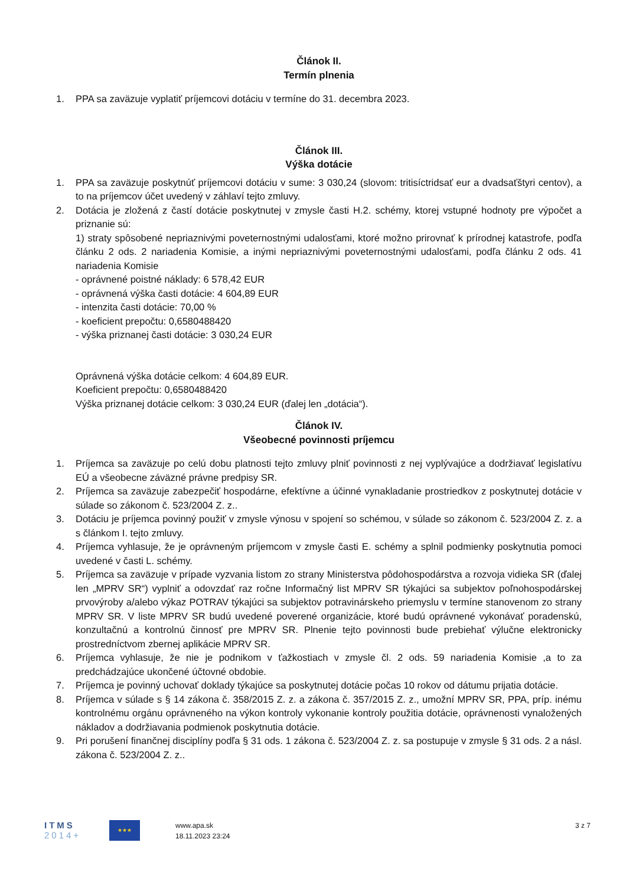Článok II.
Termín plnenia
1. PPA sa zaväzuje vyplatiť príjemcovi dotáciu v termíne do 31. decembra 2023.
Článok III.
Výška dotácie
1. PPA sa zaväzuje poskytnúť príjemcovi dotáciu v sume: 3 030,24 (slovom: tritisíctridsať eur a dvadsaťštyri centov), a to na príjemcov účet uvedený v záhlaví tejto zmluvy.
2. Dotácia je zložená z častí dotácie poskytnutej v zmysle časti H.2. schémy, ktorej vstupné hodnoty pre výpočet a priznanie sú:
1) straty spôsobené nepriaznivými poveternostnými udalosťami, ktoré možno prirovnať k prírodnej katastrofe, podľa článku 2 ods. 2 nariadenia Komisie, a inými nepriaznivými poveternostnými udalosťami, podľa článku 2 ods. 41 nariadenia Komisie
- oprávnené poistné náklady: 6 578,42 EUR
- oprávnená výška časti dotácie: 4 604,89 EUR
- intenzita časti dotácie: 70,00 %
- koeficient prepočtu: 0,6580488420
- výška priznanej časti dotácie: 3 030,24 EUR
Oprávnená výška dotácie celkom: 4 604,89 EUR.
Koeficient prepočtu: 0,6580488420
Výška priznanej dotácie celkom: 3 030,24 EUR (ďalej len „dotácia“).
Článok IV.
Všeobecné povinnosti príjemcu
1. Príjemca sa zaväzuje po celú dobu platnosti tejto zmluvy plniť povinnosti z nej vyplývajúce a dodržiavať legislatívu EÚ a všeobecne záväzné právne predpisy SR.
2. Príjemca sa zaväzuje zabezpečiť hospodárne, efektívne a účinné vynakladanie prostriedkov z poskytnutej dotácie v súlade so zákonom č. 523/2004 Z. z..
3. Dotáciu je príjemca povinný použiť v zmysle výnosu v spojení so schémou, v súlade so zákonom č. 523/2004 Z. z. a s článkom I. tejto zmluvy.
4. Príjemca vyhlasuje, že je oprávneným príjemcom v zmysle časti E. schémy a splnil podmienky poskytnutia pomoci uvedené v časti L. schémy.
5. Príjemca sa zaväzuje v prípade vyzvania listom zo strany Ministerstva pôdohospodárstva a rozvoja vidieka SR (ďalej len „MPRV SR“) vyplniť a odovzdať raz ročne Informačný list MPRV SR týkajúci sa subjektov poľnohospodárskej prvovýroby a/alebo výkaz POTRAV týkajúci sa subjektov potravinárskeho priemyslu v termíne stanovenom zo strany MPRV SR. V liste MPRV SR budú uvedené poverené organizácie, ktoré budú oprávnené vykonávať poradenskú, konzultačnú a kontrolnú činnosť pre MPRV SR. Plnenie tejto povinnosti bude prebiehať výlučne elektronicky prostredníctvom zbernej aplikácie MPRV SR.
6. Príjemca vyhlasuje, že nie je podnikom v ťažkostiach v zmysle čl. 2 ods. 59 nariadenia Komisie ,a to za predchádzajúce ukončené účtovné obdobie.
7. Príjemca je povinný uchovať doklady týkajúce sa poskytnutej dotácie počas 10 rokov od dátumu prijatia dotácie.
8. Príjemca v súlade s § 14 zákona č. 358/2015 Z. z. a zákona č. 357/2015 Z. z., umožní MPRV SR, PPA, príp. inému kontrolnému orgánu oprávneného na výkon kontroly vykonanie kontroly použitia dotácie, oprávnenosti vynaložených nákladov a dodržiavania podmienok poskytnutia dotácie.
9. Pri porušení finančnej disciplíny podľa § 31 ods. 1 zákona č. 523/2004 Z. z. sa postupuje v zmysle § 31 ods. 2 a násl. zákona č. 523/2004 Z. z..
ITMS
2014+
★★★
www.apa.sk
18.11.2023 23:24
3 z 7